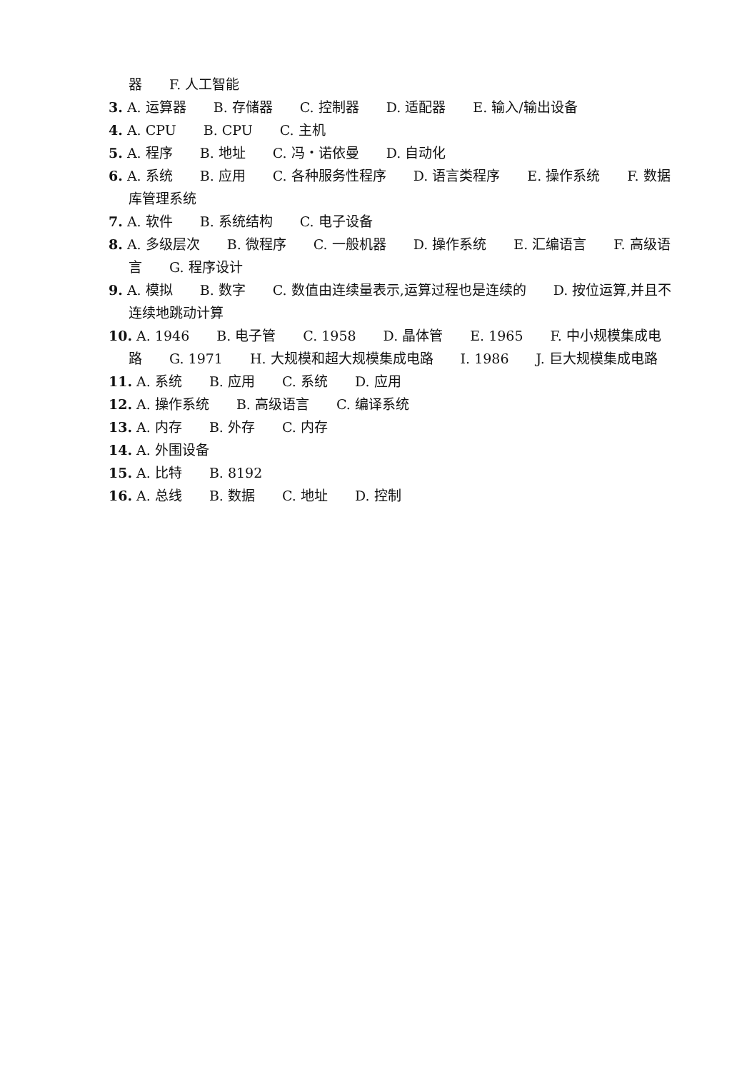器　　F. 人工智能
3. A. 运算器　　B. 存储器　　C. 控制器　　D. 适配器　　E. 输入/输出设备
4. A. CPU　　B. CPU　　C. 主机
5. A. 程序　　B. 地址　　C. 冯・诺依曼　　D. 自动化
6. A. 系统　　B. 应用　　C. 各种服务性程序　　D. 语言类程序　　E. 操作系统　　F. 数据库管理系统
7. A. 软件　　B. 系统结构　　C. 电子设备
8. A. 多级层次　　B. 微程序　　C. 一般机器　　D. 操作系统　　E. 汇编语言　　F. 高级语言　　G. 程序设计
9. A. 模拟　　B. 数字　　C. 数值由连续量表示,运算过程也是连续的　　D. 按位运算,并且不连续地跳动计算
10. A. 1946　　B. 电子管　　C. 1958　　D. 晶体管　　E. 1965　　F. 中小规模集成电路　　G. 1971　　H. 大规模和超大规模集成电路　　I. 1986　　J. 巨大规模集成电路
11. A. 系统　　B. 应用　　C. 系统　　D. 应用
12. A. 操作系统　　B. 高级语言　　C. 编译系统
13. A. 内存　　B. 外存　　C. 内存
14. A. 外围设备
15. A. 比特　　B. 8192
16. A. 总线　　B. 数据　　C. 地址　　D. 控制